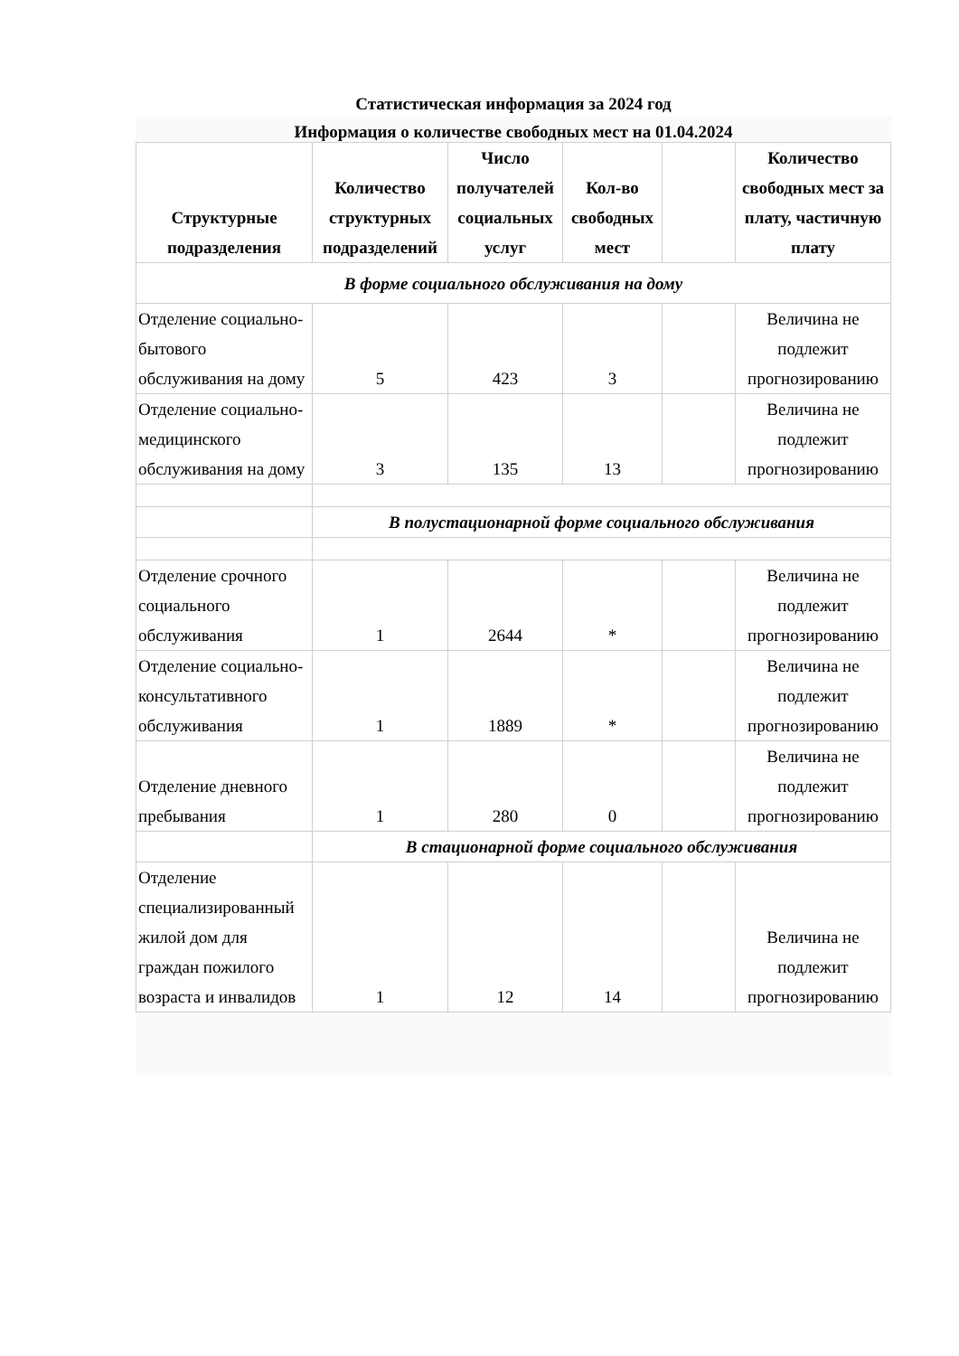Статистическая информация за 2024 год
Информация о количестве свободных мест на 01.04.2024
| Структурные подразделения | Количество структурных подразделений | Число получателей социальных услуг | Кол-во свободных мест | | Количество свободных мест за плату, частичную плату |
| --- | --- | --- | --- | --- | --- |
| В форме социального обслуживания на дому | | | | | |
| Отделение социально-бытового обслуживания на дому | 5 | 423 | 3 | | Величина не подлежит прогнозированию |
| Отделение социально-медицинского обслуживания на дому | 3 | 135 | 13 | | Величина не подлежит прогнозированию |
| | В полустационарной форме социального обслуживания | | | | |
| Отделение срочного социального обслуживания | 1 | 2644 | * | | Величина не подлежит прогнозированию |
| Отделение социально-консультативного обслуживания | 1 | 1889 | * | | Величина не подлежит прогнозированию |
| Отделение дневного пребывания | 1 | 280 | 0 | | Величина не подлежит прогнозированию |
| | В стационарной форме социального обслуживания | | | | |
| Отделение специализированный жилой дом для граждан пожилого возраста и инвалидов | 1 | 12 | 14 | | Величина не подлежит прогнозированию |